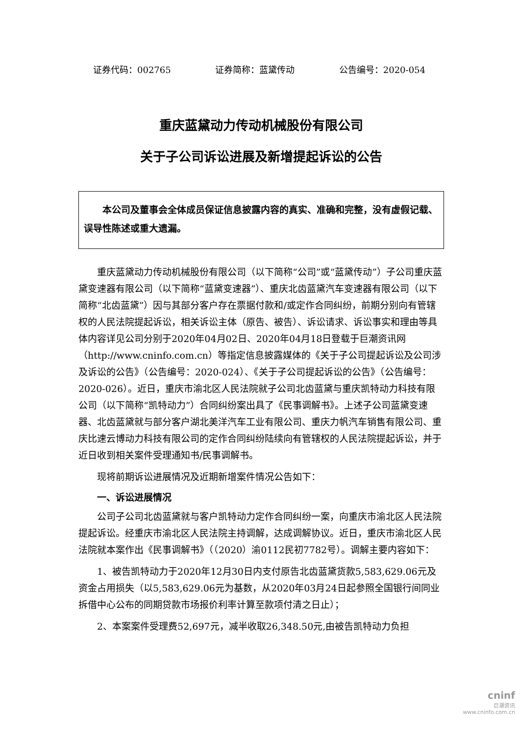证券代码：002765 证券简称：蓝黛传动 公告编号：2020-054
重庆蓝黛动力传动机械股份有限公司
关于子公司诉讼进展及新增提起诉讼的公告
　　本公司及董事会全体成员保证信息披露内容的真实、准确和完整，没有虚假记载、误导性陈述或重大遗漏。
重庆蓝黛动力传动机械股份有限公司（以下简称“公司”或“蓝黛传动”）子公司重庆蓝黛变速器有限公司（以下简称“蓝黛变速器”）、重庆北齿蓝黛汽车变速器有限公司（以下简称“北齿蓝黛”）因与其部分客户存在票据付款和/或定作合同纠纷，前期分别向有管辖权的人民法院提起诉讼，相关诉讼主体（原告、被告）、诉讼请求、诉讼事实和理由等具体内容详见公司分别于2020年04月02日、2020年04月18日登载于巨潮资讯网（http://www.cninfo.com.cn）等指定信息披露媒体的《关于子公司提起诉讼及公司涉及诉讼的公告》（公告编号：2020-024）、《关于子公司提起诉讼的公告》（公告编号：2020-026）。近日，重庆市渝北区人民法院就子公司北齿蓝黛与重庆凯特动力科技有限公司（以下简称“凯特动力”）合同纠纷案出具了《民事调解书》。上述子公司蓝黛变速器、北齿蓝黛就与部分客户湖北美洋汽车工业有限公司、重庆力帆汽车销售有限公司、重庆比速云博动力科技有限公司的定作合同纠纷陆续向有管辖权的人民法院提起诉讼，并于近日收到相关案件受理通知书/民事调解书。
现将前期诉讼进展情况及近期新增案件情况公告如下：
一、诉讼进展情况
公司子公司北齿蓝黛就与客户凯特动力定作合同纠纷一案，向重庆市渝北区人民法院提起诉讼。经重庆市渝北区人民法院主持调解，达成调解协议。近日，重庆市渝北区人民法院就本案作出《民事调解书》（（2020）渝0112民初7782号）。调解主要内容如下：
1、被告凯特动力于2020年12月30日内支付原告北齿蓝黛货款5,583,629.06元及资金占用损失（以5,583,629.06元为基数，从2020年03月24日起参照全国银行间同业拆借中心公布的同期贷款市场报价利率计算至款项付清之日止）；
2、本案案件受理费52,697元，减半收取26,348.50元,由被告凯特动力负担
cninf
巨潮资讯
www.cninfo.com.cn